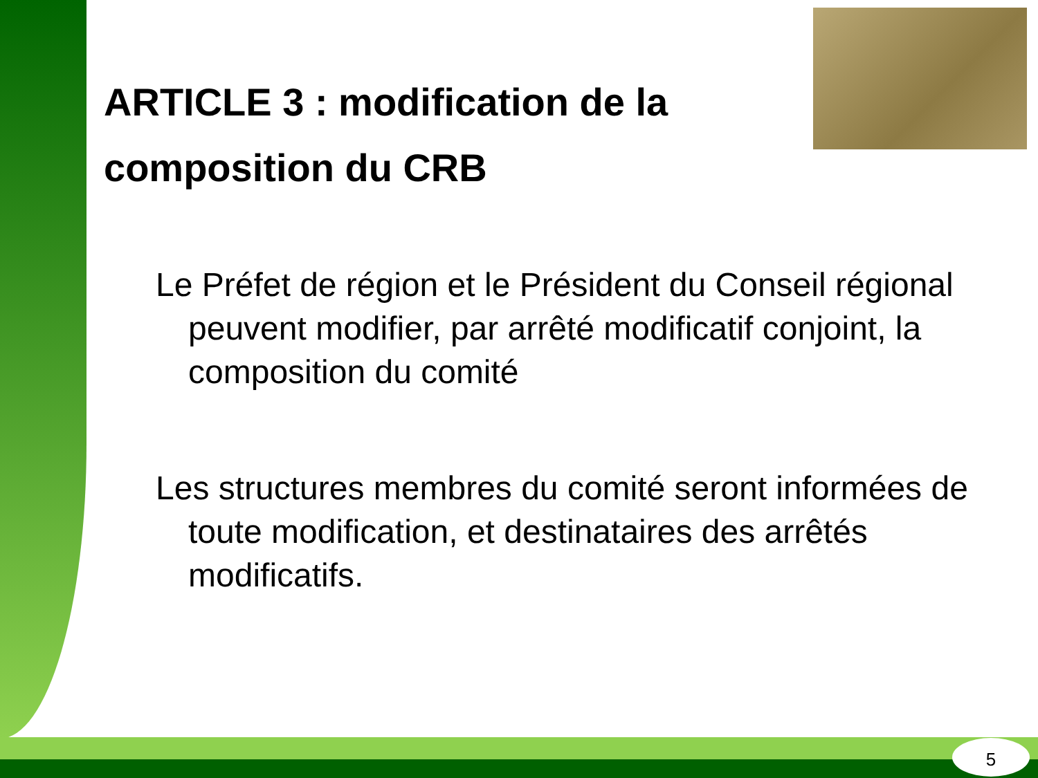ARTICLE 3 : modification de la composition du CRB
Le Préfet de région et le Président du Conseil régional peuvent modifier, par arrêté modificatif conjoint, la composition du comité
Les structures membres du comité seront informées de toute modification, et destinataires des arrêtés modificatifs.
5